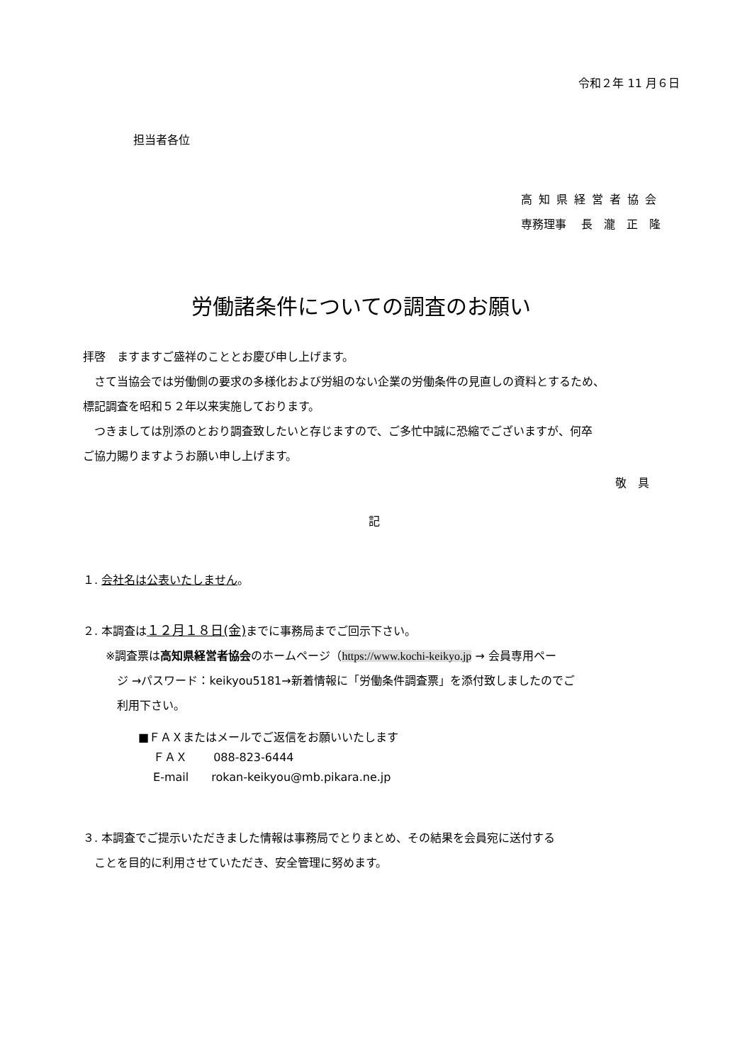令和２年 11 月６日
担当者各位
高知県経営者協会
専務理事　 長　瀧　正　隆
労働諸条件についての調査のお願い
拝啓　ますますご盛祥のこととお慶び申し上げます。
　さて当協会では労働側の要求の多様化および労組のない企業の労働条件の見直しの資料とするため、
標記調査を昭和５２年以来実施しております。
　つきましては別添のとおり調査致したいと存じますので、ご多忙中誠に恐縮でございますが、何卒
ご協力賜りますようお願い申し上げます。
敬　具
記
１. 会社名は公表いたしません。
２. 本調査は１２月１８日(金) までに事務局までご回示下さい。
　　※調査票は高知県経営者協会のホームページ（https://www.kochi-keikyo.jp → 会員専用ペー
　　　ジ →パスワード：keikyou5181→新着情報に「労働条件調査票」を添付致しましたのでご
　　　利用下さい。
■ＦＡＸまたはメールでご返信をお願いいたします
　 ＦＡＸ　　 088-823-6444
　 E-mail　　rokan-keikyou@mb.pikara.ne.jp
３. 本調査でご提示いただきました情報は事務局でとりまとめ、その結果を会員宛に送付する
　ことを目的に利用させていただき、安全管理に努めます。